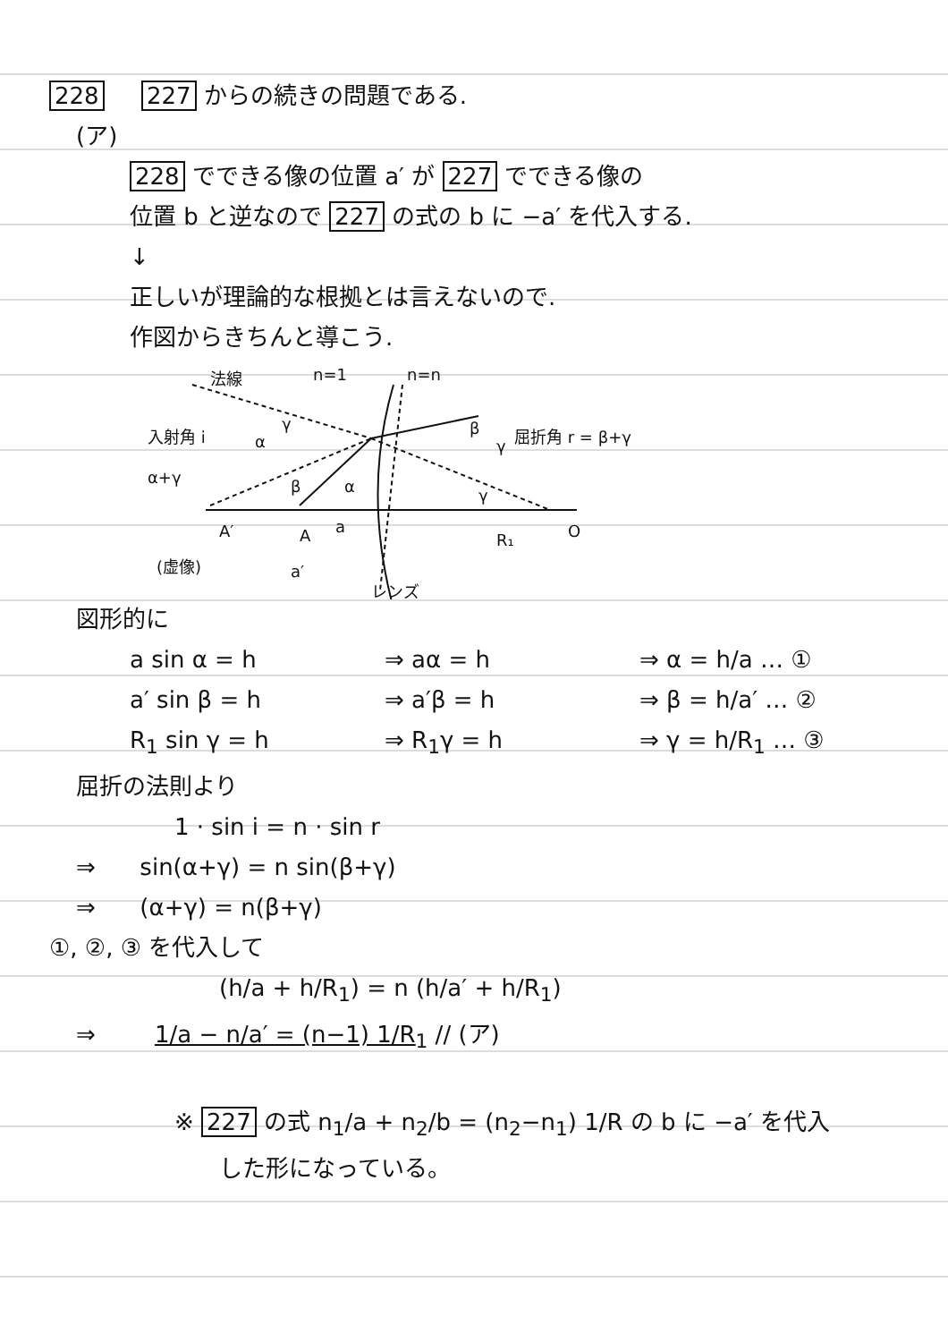228 227 からの続きの問題である.
(ア)
228 でできる像の位置 a′ が 227 でできる像の
位置 b と逆なので 227 の式の b に −a′ を代入する.
↓
正しいが理論的な根拠とは言えないので.
作図からきちんと導こう.
法線
n=1
n=n
入射角 i
α+γ
屈折角 r = β+γ
A′
A
a
R₁
O
(虚像)
a′
レンズ
α
γ
β
γ
α
β
γ
図形的に
a sin α = h ⇒ aα = h ⇒ α = h/a … ①
a′ sin β = h ⇒ a′β = h ⇒ β = h/a′ … ②
R<sub>1</sub> sin γ = h ⇒ R<sub>1</sub>γ = h ⇒ γ = h/R<sub>1</sub> … ③
屈折の法則より
1 · sin i = n · sin r
⇒ sin(α+γ) = n sin(β+γ)
⇒ (α+γ) = n(β+γ)
①, ②, ③ を代入して
(h/a + h/R<sub>1</sub>) = n (h/a′ + h/R<sub>1</sub>)
⇒ 1/a − n/a′ = (n−1) 1/R<sub>1</sub> // (ア)
※ 227 の式 n<sub>1</sub>/a + n<sub>2</sub>/b = (n<sub>2</sub>−n<sub>1</sub>) 1/R の b に −a′ を代入
した形になっている。